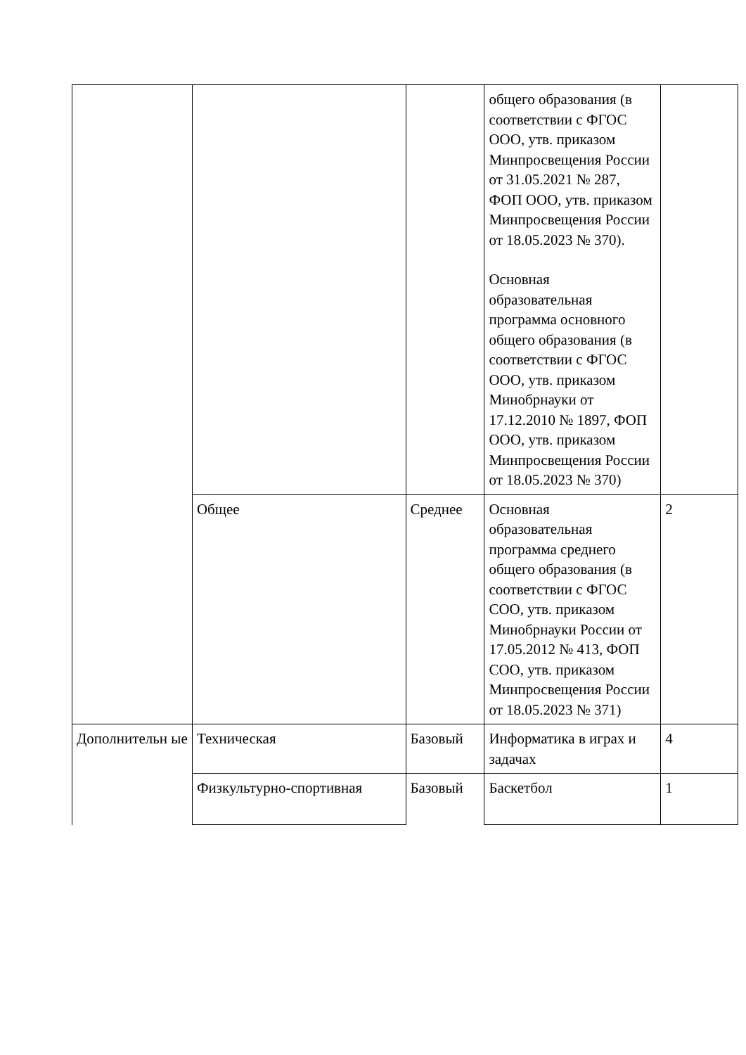| | | | общего образования (в соответствии с ФГОС ООО, утв. приказом Минпросвещения России от 31.05.2021 № 287, ФОП ООО, утв. приказом Минпросвещения России от 18.05.2023 № 370). Основная образовательная программа основного общего образования (в соответствии с ФГОС ООО, утв. приказом Минобрнауки от 17.12.2010 № 1897, ФОП ООО, утв. приказом Минпросвещения России от 18.05.2023 № 370) | |
| | Общее | Среднее | Основная образовательная программа среднего общего образования (в соответствии с ФГОС СОО, утв. приказом Минобрнауки России от 17.05.2012 № 413, ФОП СОО, утв. приказом Минпросвещения России от 18.05.2023 № 371) | 2 |
| Дополнительн ые | Техническая | Базовый | Информатика в играх и задачах | 4 |
| | Физкультурно-спортивная | Базовый | Баскетбол | 1 |